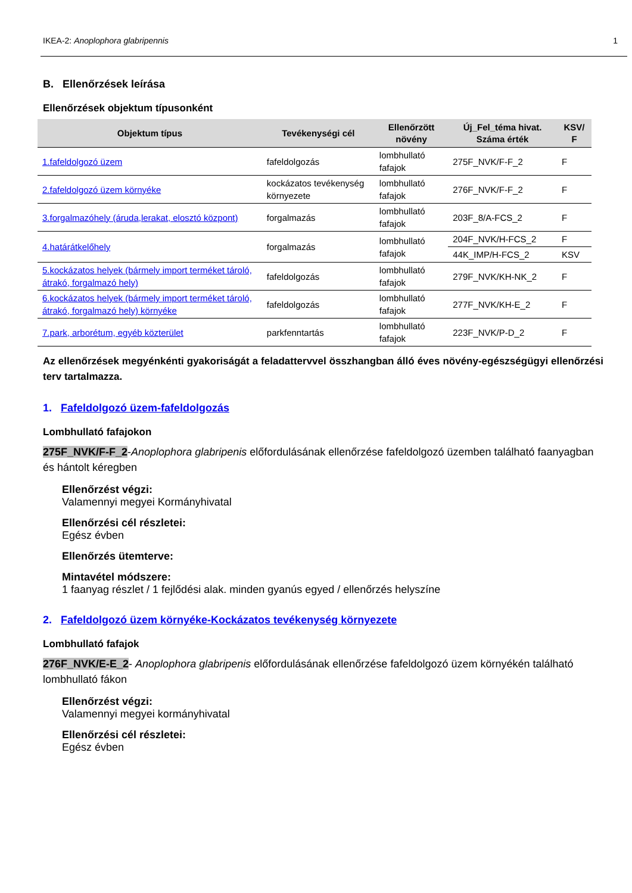IKEA-2: Anoplophora glabripennis 1
B. Ellenőrzések leírása
Ellenőrzések objektum típusonként
| Objektum típus | Tevékenységi cél | Ellenőrzött növény | Új_Fel_téma hivat. Száma érték | KSV/ F |
| --- | --- | --- | --- | --- |
| 1.fafeldolgozó üzem | fafeldolgozás | lombhullató fafajok | 275F_NVK/F-F_2 | F |
| 2.fafeldolgozó üzem környéke | kockázatos tevékenység környezete | lombhullató fafajok | 276F_NVK/F-F_2 | F |
| 3.forgalmazóhely (áruda,lerakat, elosztó központ) | forgalmazás | lombhullató fafajok | 203F_8/A-FCS_2 | F |
| 4.határátkelőhely | forgalmazás | lombhullató fafajok | 204F_NVK/H-FCS_2 | F |
| | | | 44K_IMP/H-FCS_2 | KSV |
| 5.kockázatos helyek (bármely import terméket tároló, átrakó, forgalmazó hely) | fafeldolgozás | lombhullató fafajok | 279F_NVK/KH-NK_2 | F |
| 6.kockázatos helyek (bármely import terméket tároló, átrakó, forgalmazó hely) környéke | fafeldolgozás | lombhullató fafajok | 277F_NVK/KH-E_2 | F |
| 7.park, arborétum, egyéb közterület | parkfenntartás | lombhullató fafajok | 223F_NVK/P-D_2 | F |
Az ellenőrzések megyénkénti gyakoriságát a feladattervvel összhangban álló éves növény-egészségügyi ellenőrzési terv tartalmazza.
1. Fafeldolgozó üzem-fafeldolgozás
Lombhullató fafajokon
275F_NVK/F-F_2-Anoplophora glabripenis előfordulásának ellenőrzése fafeldolgozó üzemben található faanyagban és hántolt kéregben
Ellenőrzést végzi:
Valamennyi megyei Kormányhivatal
Ellenőrzési cél részletei:
Egész évben
Ellenőrzés ütemterve:
Mintavétel módszere:
1 faanyag részlet / 1 fejlődési alak. minden gyanús egyed / ellenőrzés helyszíne
2. Fafeldolgozó üzem környéke-Kockázatos tevékenység környezete
Lombhullató fafajok
276F_NVK/E-E_2- Anoplophora glabripenis előfordulásának ellenőrzése fafeldolgozó üzem környékén található lombhullató fákon
Ellenőrzést végzi:
Valamennyi megyei kormányhivatal
Ellenőrzési cél részletei:
Egész évben